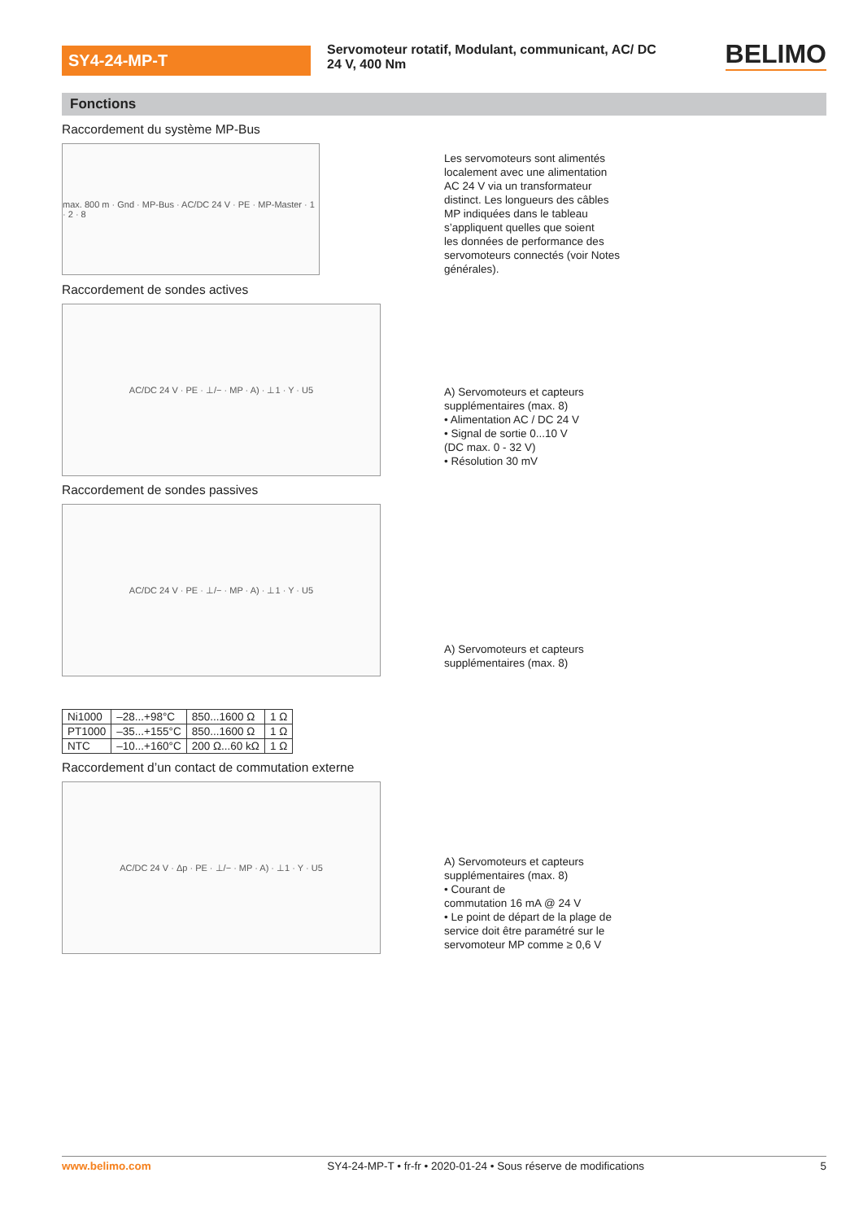SY4-24-MP-T
Servomoteur rotatif, Modulant, communicant, AC/ DC 24 V, 400 Nm
BELIMO
Fonctions
Raccordement du système MP-Bus
max. 800 m · Gnd · MP-Bus · AC/DC 24 V · PE · MP-Master · 1 · 2 · 8
Les servomoteurs sont alimentés
localement avec une alimentation
AC 24 V via un transformateur
distinct. Les longueurs des câbles
MP indiquées dans le tableau
s’appliquent quelles que soient
les données de performance des
servomoteurs connectés (voir Notes
générales).
Raccordement de sondes actives
AC/DC 24 V · PE · ⊥/− · MP · A) · ⊥1 · Y · U5
A) Servomoteurs et capteurs
supplémentaires (max. 8)
• Alimentation AC / DC 24 V
• Signal de sortie 0...10 V
(DC max. 0 - 32 V)
• Résolution 30 mV
Raccordement de sondes passives
AC/DC 24 V · PE · ⊥/− · MP · A) · ⊥1 · Y · U5
A) Servomoteurs et capteurs
supplémentaires (max. 8)
| Ni1000 | –28...+98°C | 850...1600 Ω | 1 Ω |
| PT1000 | –35...+155°C | 850...1600 Ω | 1 Ω |
| NTC | –10...+160°C | 200 Ω...60 kΩ | 1 Ω |
Raccordement d’un contact de commutation externe
AC/DC 24 V · Δp · PE · ⊥/− · MP · A) · ⊥1 · Y · U5
A) Servomoteurs et capteurs
supplémentaires (max. 8)
• Courant de
commutation 16 mA @ 24 V
• Le point de départ de la plage de
service doit être paramétré sur le
servomoteur MP comme ≥ 0,6 V
www.belimo.com SY4-24-MP-T • fr-fr • 2020-01-24 • Sous réserve de modifications 5